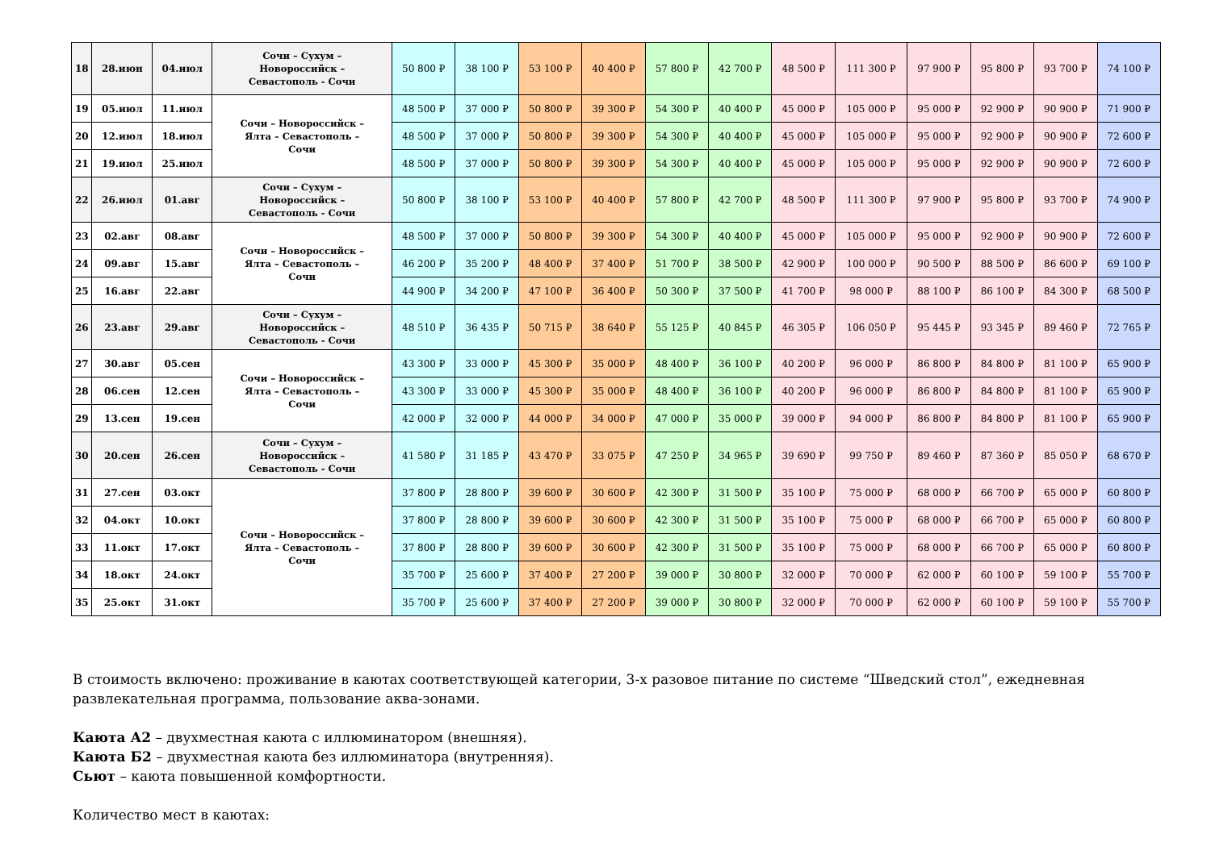| 18 | 28.июн | 04.июл | Сочи – Сухум – Новороссийск – Севастополь - Сочи | 50 800 ₽ | 38 100 ₽ | 53 100 ₽ | 40 400 ₽ | 57 800 ₽ | 42 700 ₽ | 48 500 ₽ | 111 300 ₽ | 97 900 ₽ | 95 800 ₽ | 93 700 ₽ | 74 100 ₽ |
| 19 | 05.июл | 11.июл | Сочи – Новороссийск – Ялта – Севастополь – Сочи | 48 500 ₽ | 37 000 ₽ | 50 800 ₽ | 39 300 ₽ | 54 300 ₽ | 40 400 ₽ | 45 000 ₽ | 105 000 ₽ | 95 000 ₽ | 92 900 ₽ | 90 900 ₽ | 71 900 ₽ |
| 20 | 12.июл | 18.июл | | 48 500 ₽ | 37 000 ₽ | 50 800 ₽ | 39 300 ₽ | 54 300 ₽ | 40 400 ₽ | 45 000 ₽ | 105 000 ₽ | 95 000 ₽ | 92 900 ₽ | 90 900 ₽ | 72 600 ₽ |
| 21 | 19.июл | 25.июл | | 48 500 ₽ | 37 000 ₽ | 50 800 ₽ | 39 300 ₽ | 54 300 ₽ | 40 400 ₽ | 45 000 ₽ | 105 000 ₽ | 95 000 ₽ | 92 900 ₽ | 90 900 ₽ | 72 600 ₽ |
| 22 | 26.июл | 01.авг | Сочи – Сухум – Новороссийск – Севастополь - Сочи | 50 800 ₽ | 38 100 ₽ | 53 100 ₽ | 40 400 ₽ | 57 800 ₽ | 42 700 ₽ | 48 500 ₽ | 111 300 ₽ | 97 900 ₽ | 95 800 ₽ | 93 700 ₽ | 74 900 ₽ |
| 23 | 02.авг | 08.авг | Сочи – Новороссийск – Ялта – Севастополь – Сочи | 48 500 ₽ | 37 000 ₽ | 50 800 ₽ | 39 300 ₽ | 54 300 ₽ | 40 400 ₽ | 45 000 ₽ | 105 000 ₽ | 95 000 ₽ | 92 900 ₽ | 90 900 ₽ | 72 600 ₽ |
| 24 | 09.авг | 15.авг | | 46 200 ₽ | 35 200 ₽ | 48 400 ₽ | 37 400 ₽ | 51 700 ₽ | 38 500 ₽ | 42 900 ₽ | 100 000 ₽ | 90 500 ₽ | 88 500 ₽ | 86 600 ₽ | 69 100 ₽ |
| 25 | 16.авг | 22.авг | | 44 900 ₽ | 34 200 ₽ | 47 100 ₽ | 36 400 ₽ | 50 300 ₽ | 37 500 ₽ | 41 700 ₽ | 98 000 ₽ | 88 100 ₽ | 86 100 ₽ | 84 300 ₽ | 68 500 ₽ |
| 26 | 23.авг | 29.авг | Сочи – Сухум – Новороссийск – Севастополь - Сочи | 48 510 ₽ | 36 435 ₽ | 50 715 ₽ | 38 640 ₽ | 55 125 ₽ | 40 845 ₽ | 46 305 ₽ | 106 050 ₽ | 95 445 ₽ | 93 345 ₽ | 89 460 ₽ | 72 765 ₽ |
| 27 | 30.авг | 05.сен | Сочи – Новороссийск – Ялта – Севастополь – Сочи | 43 300 ₽ | 33 000 ₽ | 45 300 ₽ | 35 000 ₽ | 48 400 ₽ | 36 100 ₽ | 40 200 ₽ | 96 000 ₽ | 86 800 ₽ | 84 800 ₽ | 81 100 ₽ | 65 900 ₽ |
| 28 | 06.сен | 12.сен | | 43 300 ₽ | 33 000 ₽ | 45 300 ₽ | 35 000 ₽ | 48 400 ₽ | 36 100 ₽ | 40 200 ₽ | 96 000 ₽ | 86 800 ₽ | 84 800 ₽ | 81 100 ₽ | 65 900 ₽ |
| 29 | 13.сен | 19.сен | | 42 000 ₽ | 32 000 ₽ | 44 000 ₽ | 34 000 ₽ | 47 000 ₽ | 35 000 ₽ | 39 000 ₽ | 94 000 ₽ | 86 800 ₽ | 84 800 ₽ | 81 100 ₽ | 65 900 ₽ |
| 30 | 20.сен | 26.сен | Сочи – Сухум – Новороссийск – Севастополь - Сочи | 41 580 ₽ | 31 185 ₽ | 43 470 ₽ | 33 075 ₽ | 47 250 ₽ | 34 965 ₽ | 39 690 ₽ | 99 750 ₽ | 89 460 ₽ | 87 360 ₽ | 85 050 ₽ | 68 670 ₽ |
| 31 | 27.сен | 03.окт | Сочи – Новороссийск – Ялта – Севастополь – Сочи | 37 800 ₽ | 28 800 ₽ | 39 600 ₽ | 30 600 ₽ | 42 300 ₽ | 31 500 ₽ | 35 100 ₽ | 75 000 ₽ | 68 000 ₽ | 66 700 ₽ | 65 000 ₽ | 60 800 ₽ |
| 32 | 04.окт | 10.окт | | 37 800 ₽ | 28 800 ₽ | 39 600 ₽ | 30 600 ₽ | 42 300 ₽ | 31 500 ₽ | 35 100 ₽ | 75 000 ₽ | 68 000 ₽ | 66 700 ₽ | 65 000 ₽ | 60 800 ₽ |
| 33 | 11.окт | 17.окт | | 37 800 ₽ | 28 800 ₽ | 39 600 ₽ | 30 600 ₽ | 42 300 ₽ | 31 500 ₽ | 35 100 ₽ | 75 000 ₽ | 68 000 ₽ | 66 700 ₽ | 65 000 ₽ | 60 800 ₽ |
| 34 | 18.окт | 24.окт | | 35 700 ₽ | 25 600 ₽ | 37 400 ₽ | 27 200 ₽ | 39 000 ₽ | 30 800 ₽ | 32 000 ₽ | 70 000 ₽ | 62 000 ₽ | 60 100 ₽ | 59 100 ₽ | 55 700 ₽ |
| 35 | 25.окт | 31.окт | | 35 700 ₽ | 25 600 ₽ | 37 400 ₽ | 27 200 ₽ | 39 000 ₽ | 30 800 ₽ | 32 000 ₽ | 70 000 ₽ | 62 000 ₽ | 60 100 ₽ | 59 100 ₽ | 55 700 ₽ |
В стоимость включено: проживание в каютах соответствующей категории, 3-х разовое питание по системе “Шведский стол”, ежедневная развлекательная программа, пользование аква-зонами.
Каюта А2 – двухместная каюта с иллюминатором (внешняя).
Каюта Б2 – двухместная каюта без иллюминатора (внутренняя).
Сьют – каюта повышенной комфортности.
Количество мест в каютах: